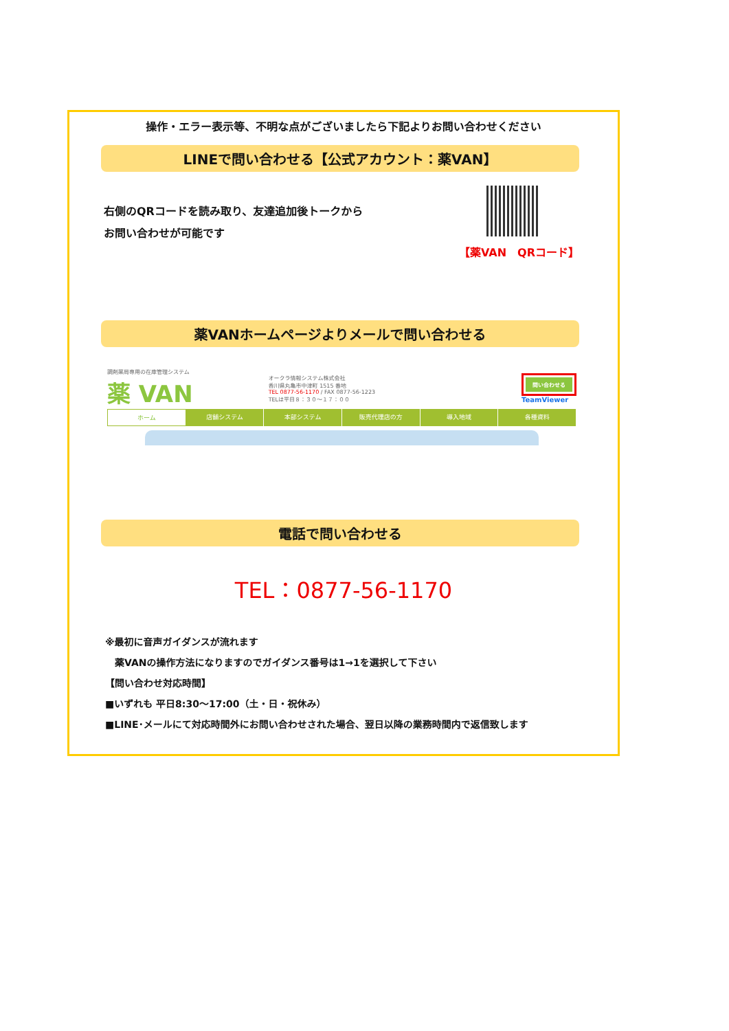操作・エラー表示等、不明な点がございましたら下記よりお問い合わせください
LINEで問い合わせる【公式アカウント：薬VAN】
右側のQRコードを読み取り、友達追加後トークから
お問い合わせが可能です
【薬VAN　QRコード】
薬VANホームページよりメールで問い合わせる
調剤薬局専用の在庫管理システム
薬 VAN
オークラ情報システム株式会社
香川県丸亀市中津町 1515 番地
TEL 0877-56-1170 / FAX 0877-56-1223
TELは平日８：３０～１７：００
問い合わせる
TeamViewer
ホーム 店舗システム 本部システム 販売代理店の方 導入地域 各種資料
電話で問い合わせる
TEL：0877-56-1170
※最初に音声ガイダンスが流れます
　薬VANの操作方法になりますのでガイダンス番号は1→1を選択して下さい
【問い合わせ対応時間】
■いずれも 平日8:30～17:00（土・日・祝休み）
■LINE･メールにて対応時間外にお問い合わせされた場合、翌日以降の業務時間内で返信致します